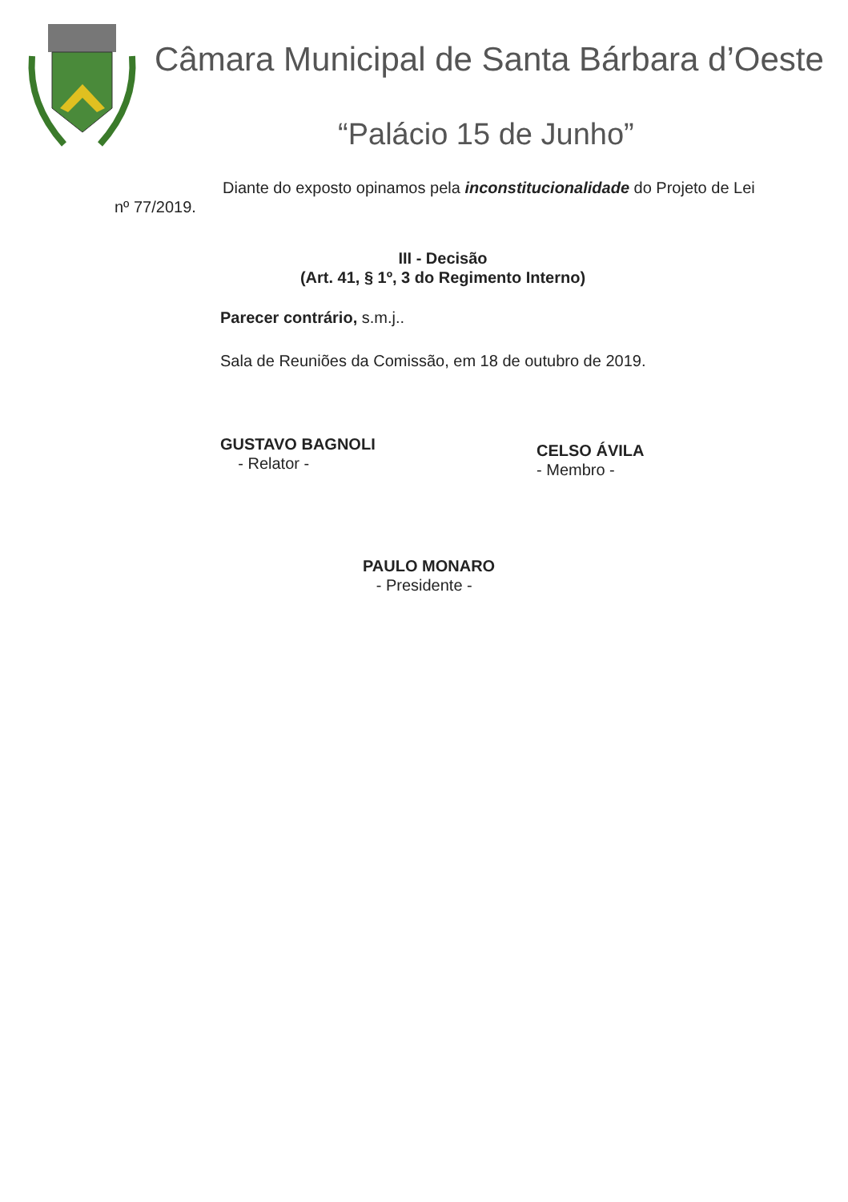Câmara Municipal de Santa Bárbara d’Oeste
“Palácio 15 de Junho”
Diante do exposto opinamos pela inconstitucionalidade do Projeto de Lei nº 77/2019.
III - Decisão
(Art. 41, § 1º, 3 do Regimento Interno)
Parecer contrário, s.m.j..
Sala de Reuniões da Comissão, em 18 de outubro de 2019.
GUSTAVO BAGNOLI
- Relator -
CELSO ÁVILA
- Membro -
PAULO MONARO
- Presidente -